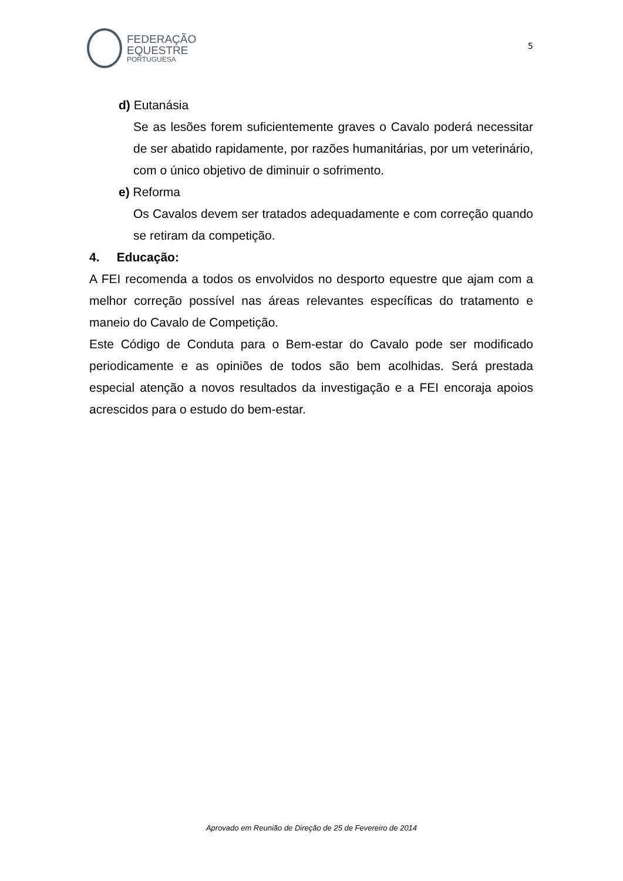FEDERAÇÃO
EQUESTRE
PORTUGUESA
5
d) Eutanásia
Se as lesões forem suficientemente graves o Cavalo poderá necessitar de ser abatido rapidamente, por razões humanitárias, por um veterinário, com o único objetivo de diminuir o sofrimento.
e) Reforma
Os Cavalos devem ser tratados adequadamente e com correção quando se retiram da competição.
4. Educação:
A FEI recomenda a todos os envolvidos no desporto equestre que ajam com a melhor correção possível nas áreas relevantes específicas do tratamento e maneio do Cavalo de Competição.
Este Código de Conduta para o Bem-estar do Cavalo pode ser modificado periodicamente e as opiniões de todos são bem acolhidas. Será prestada especial atenção a novos resultados da investigação e a FEI encoraja apoios acrescidos para o estudo do bem-estar.
Aprovado em Reunião de Direção de 25 de Fevereiro de 2014